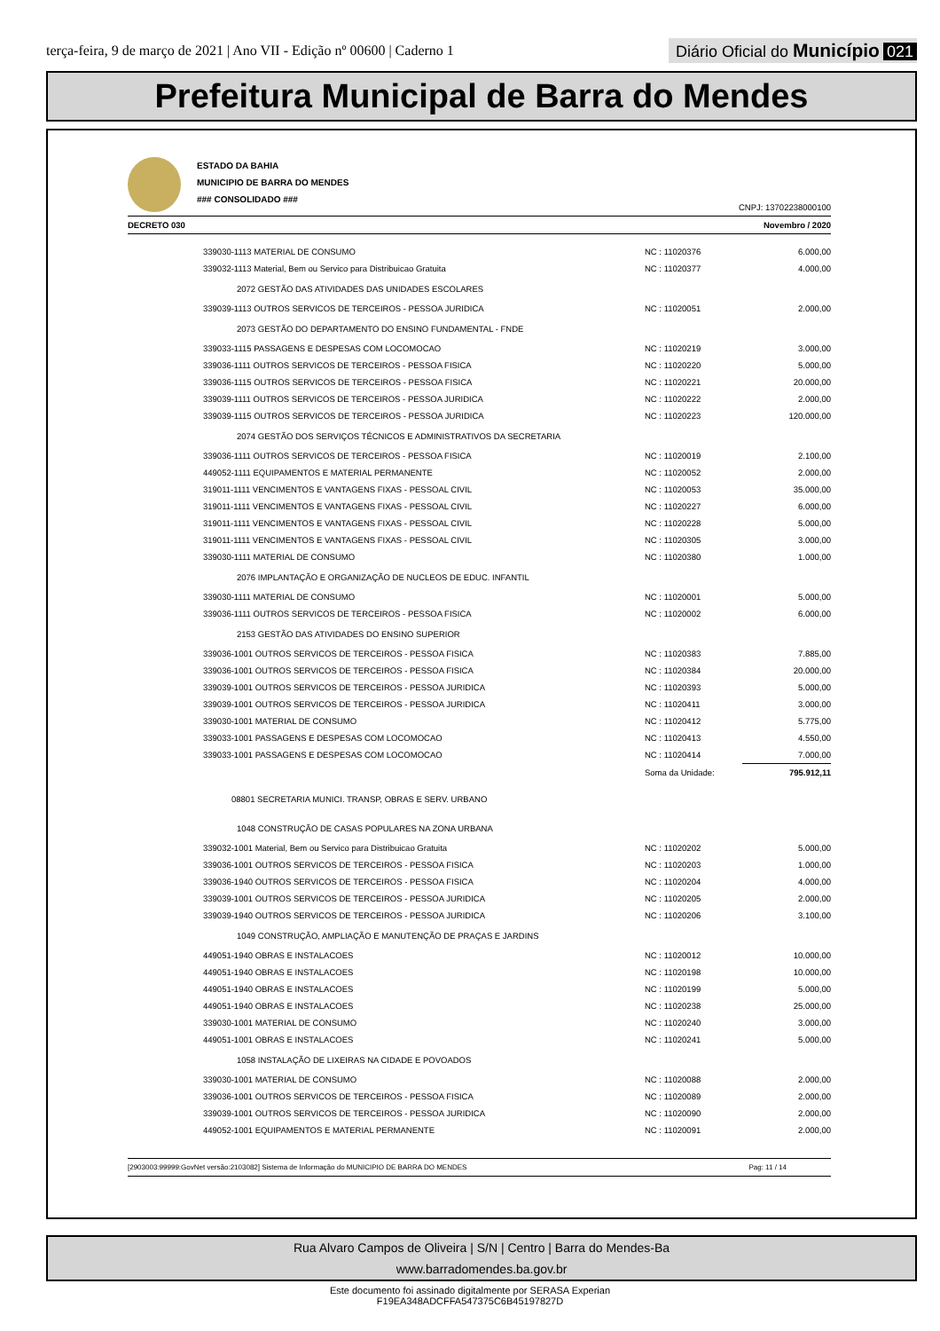terça-feira, 9 de março de 2021 | Ano VII - Edição nº 00600 | Caderno 1
Diário Oficial do Município 021
Prefeitura Municipal de Barra do Mendes
ESTADO DA BAHIA
MUNICIPIO DE BARRA DO MENDES
### CONSOLIDADO ###
CNPJ: 13702238000100
DECRETO 030 Novembro / 2020
| | 339030-1113 MATERIAL DE CONSUMO | NC : 11020376 | 6.000,00 |
| | 339032-1113 Material, Bem ou Servico para Distribuicao Gratuita | NC : 11020377 | 4.000,00 |
| | 2072 GESTÃO DAS ATIVIDADES DAS UNIDADES ESCOLARES | | |
| | 339039-1113 OUTROS SERVICOS DE TERCEIROS - PESSOA JURIDICA | NC : 11020051 | 2.000,00 |
| | 2073 GESTÃO DO DEPARTAMENTO DO ENSINO FUNDAMENTAL - FNDE | | |
| | 339033-1115 PASSAGENS E DESPESAS COM LOCOMOCAO | NC : 11020219 | 3.000,00 |
| | 339036-1111 OUTROS SERVICOS DE TERCEIROS - PESSOA FISICA | NC : 11020220 | 5.000,00 |
| | 339036-1115 OUTROS SERVICOS DE TERCEIROS - PESSOA FISICA | NC : 11020221 | 20.000,00 |
| | 339039-1111 OUTROS SERVICOS DE TERCEIROS - PESSOA JURIDICA | NC : 11020222 | 2.000,00 |
| | 339039-1115 OUTROS SERVICOS DE TERCEIROS - PESSOA JURIDICA | NC : 11020223 | 120.000,00 |
| | 2074 GESTÃO DOS SERVIÇOS TÉCNICOS E ADMINISTRATIVOS DA SECRETARIA | | |
| | 339036-1111 OUTROS SERVICOS DE TERCEIROS - PESSOA FISICA | NC : 11020019 | 2.100,00 |
| | 449052-1111 EQUIPAMENTOS E MATERIAL PERMANENTE | NC : 11020052 | 2.000,00 |
| | 319011-1111 VENCIMENTOS E VANTAGENS FIXAS - PESSOAL CIVIL | NC : 11020053 | 35.000,00 |
| | 319011-1111 VENCIMENTOS E VANTAGENS FIXAS - PESSOAL CIVIL | NC : 11020227 | 6.000,00 |
| | 319011-1111 VENCIMENTOS E VANTAGENS FIXAS - PESSOAL CIVIL | NC : 11020228 | 5.000,00 |
| | 319011-1111 VENCIMENTOS E VANTAGENS FIXAS - PESSOAL CIVIL | NC : 11020305 | 3.000,00 |
| | 339030-1111 MATERIAL DE CONSUMO | NC : 11020380 | 1.000,00 |
| | 2076 IMPLANTAÇÃO E ORGANIZAÇÃO DE NUCLEOS DE EDUC. INFANTIL | | |
| | 339030-1111 MATERIAL DE CONSUMO | NC : 11020001 | 5.000,00 |
| | 339036-1111 OUTROS SERVICOS DE TERCEIROS - PESSOA FISICA | NC : 11020002 | 6.000,00 |
| | 2153 GESTÃO DAS ATIVIDADES DO ENSINO SUPERIOR | | |
| | 339036-1001 OUTROS SERVICOS DE TERCEIROS - PESSOA FISICA | NC : 11020383 | 7.885,00 |
| | 339036-1001 OUTROS SERVICOS DE TERCEIROS - PESSOA FISICA | NC : 11020384 | 20.000,00 |
| | 339039-1001 OUTROS SERVICOS DE TERCEIROS - PESSOA JURIDICA | NC : 11020393 | 5.000,00 |
| | 339039-1001 OUTROS SERVICOS DE TERCEIROS - PESSOA JURIDICA | NC : 11020411 | 3.000,00 |
| | 339030-1001 MATERIAL DE CONSUMO | NC : 11020412 | 5.775,00 |
| | 339033-1001 PASSAGENS E DESPESAS COM LOCOMOCAO | NC : 11020413 | 4.550,00 |
| | 339033-1001 PASSAGENS E DESPESAS COM LOCOMOCAO | NC : 11020414 | 7.000,00 |
| | | Soma da Unidade: | 795.912,11 |
| | 08801 SECRETARIA MUNICI. TRANSP, OBRAS E SERV. URBANO | | |
| | 1048 CONSTRUÇÃO DE CASAS POPULARES NA ZONA URBANA | | |
| | 339032-1001 Material, Bem ou Servico para Distribuicao Gratuita | NC : 11020202 | 5.000,00 |
| | 339036-1001 OUTROS SERVICOS DE TERCEIROS - PESSOA FISICA | NC : 11020203 | 1.000,00 |
| | 339036-1940 OUTROS SERVICOS DE TERCEIROS - PESSOA FISICA | NC : 11020204 | 4.000,00 |
| | 339039-1001 OUTROS SERVICOS DE TERCEIROS - PESSOA JURIDICA | NC : 11020205 | 2.000,00 |
| | 339039-1940 OUTROS SERVICOS DE TERCEIROS - PESSOA JURIDICA | NC : 11020206 | 3.100,00 |
| | 1049 CONSTRUÇÃO, AMPLIAÇÃO E MANUTENÇÃO DE PRAÇAS E JARDINS | | |
| | 449051-1940 OBRAS E INSTALACOES | NC : 11020012 | 10.000,00 |
| | 449051-1940 OBRAS E INSTALACOES | NC : 11020198 | 10.000,00 |
| | 449051-1940 OBRAS E INSTALACOES | NC : 11020199 | 5.000,00 |
| | 449051-1940 OBRAS E INSTALACOES | NC : 11020238 | 25.000,00 |
| | 339030-1001 MATERIAL DE CONSUMO | NC : 11020240 | 3.000,00 |
| | 449051-1001 OBRAS E INSTALACOES | NC : 11020241 | 5.000,00 |
| | 1058 INSTALAÇÃO DE LIXEIRAS NA CIDADE E POVOADOS | | |
| | 339030-1001 MATERIAL DE CONSUMO | NC : 11020088 | 2.000,00 |
| | 339036-1001 OUTROS SERVICOS DE TERCEIROS - PESSOA FISICA | NC : 11020089 | 2.000,00 |
| | 339039-1001 OUTROS SERVICOS DE TERCEIROS - PESSOA JURIDICA | NC : 11020090 | 2.000,00 |
| | 449052-1001 EQUIPAMENTOS E MATERIAL PERMANENTE | NC : 11020091 | 2.000,00 |
[2903003:99999:GovNet versão:2103082] Sistema de Informação do MUNICIPIO DE BARRA DO MENDES Pag: 11 / 14
Rua Alvaro Campos de Oliveira | S/N | Centro | Barra do Mendes-Ba
www.barradomendes.ba.gov.br
Este documento foi assinado digitalmente por SERASA Experian
F19EA348ADCFFA547375C6B45197827D